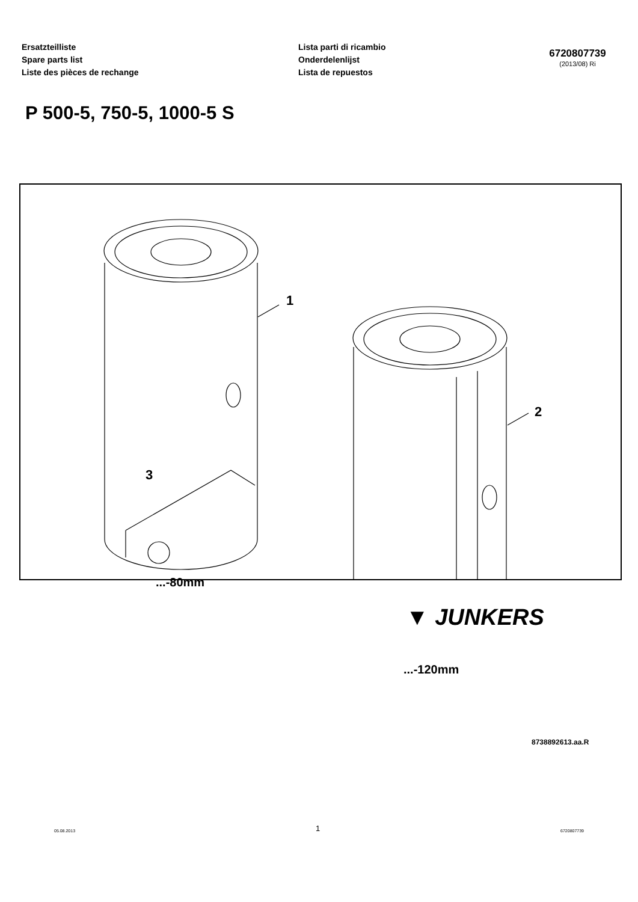Ersatzteilliste
Spare parts list
Liste des pièces de rechange
Lista parti di ricambio
Onderdelenlijst
Lista de repuestos
6720807739
(2013/08) Ri
P 500-5, 750-5, 1000-5 S
1
2
3
...-80mm
...-120mm
8738892613.aa.R
▼ JUNKERS
05.08.2013 1 6720807739